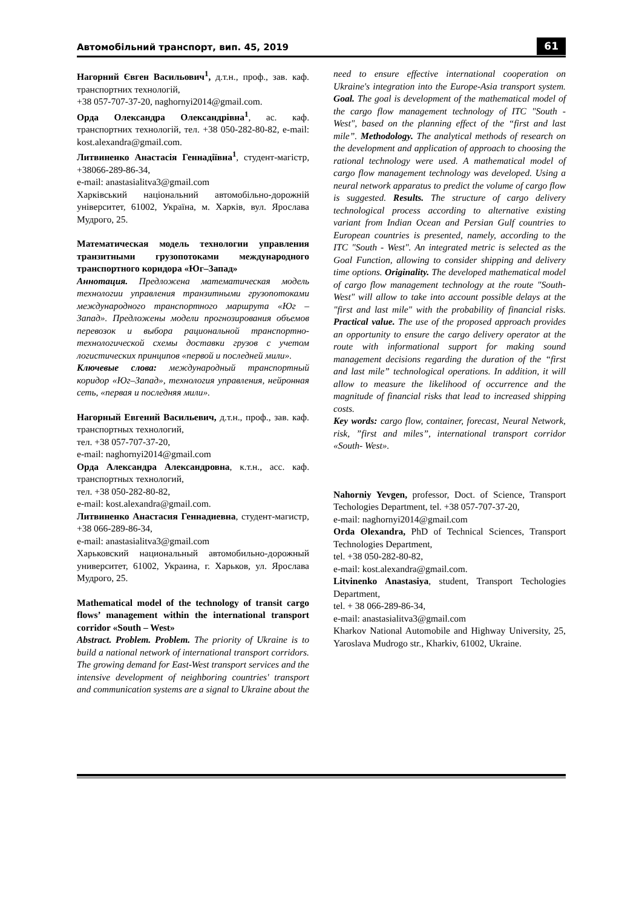Автомобільний транспорт, вип. 45, 2019 61
Нагорний Євген Васильович<sup>1</sup>, д.т.н., проф., зав. каф. транспортних технологій,
+38 057-707-37-20, naghornyi2014@gmail.com.
Орда Олександра Олександрівна<sup>1</sup>, ас. каф. транспортних технологій, тел. +38 050-282-80-82, e-mail: kost.alexandra@gmail.com.
Литвиненко Анастасія Геннадіївна<sup>1</sup>, студент-магістр, +38066-289-86-34,
e-mail: anastasialitva3@gmail.com
Харківський національний автомобільно-дорожній університет, 61002, Україна, м. Харків, вул. Ярослава Мудрого, 25.
Математическая модель технологии управления транзитными грузопотоками международного транспортного коридора «Юг–Запад»
Аннотация. Предложена математическая модель технологии управления транзитными грузопотоками международного транспортного маршрута «Юг – Запад». Предложены модели прогнозирования объемов перевозок и выбора рациональной транспортно-технологической схемы доставки грузов с учетом логистических принципов «первой и последней мили».
Ключевые слова: международный транспортный коридор «Юг–Запад», технология управления, нейронная сеть, «первая и последняя мили».
Нагорный Евгений Васильевич, д.т.н., проф., зав. каф. транспортных технологий,
тел. +38 057-707-37-20,
e-mail: naghornyi2014@gmail.com
Орда Александра Александровна, к.т.н., асс. каф. транспортных технологий,
тел. +38 050-282-80-82,
e-mail: kost.alexandra@gmail.com.
Литвиненко Анастасия Геннадиевна, студент-магистр, +38 066-289-86-34,
e-mail: anastasialitva3@gmail.com
Харьковский национальный автомобильно-дорожный университет, 61002, Украина, г. Харьков, ул. Ярослава Мудрого, 25.
Mathematical model of the technology of transit cargo flows’ management within the international transport corridor «South – West»
Abstract. Problem. Problem. The priority of Ukraine is to build a national network of international transport corridors. The growing demand for East-West transport services and the intensive development of neighboring countries' transport and communication systems are a signal to Ukraine about the
need to ensure effective international cooperation on Ukraine's integration into the Europe-Asia transport system. Goal. The goal is development of the mathematical model of the cargo flow management technology of ITC "South - West", based on the planning effect of the “first and last mile”. Methodology. The analytical methods of research on the development and application of approach to choosing the rational technology were used. A mathematical model of cargo flow management technology was developed. Using a neural network apparatus to predict the volume of cargo flow is suggested. Results. The structure of cargo delivery technological process according to alternative existing variant from Indian Ocean and Persian Gulf countries to European countries is presented, namely, according to the ITC "South - West". An integrated metric is selected as the Goal Function, allowing to consider shipping and delivery time options. Originality. The developed mathematical model of cargo flow management technology at the route "South-West" will allow to take into account possible delays at the "first and last mile" with the probability of financial risks. Practical value. The use of the proposed approach provides an opportunity to ensure the cargo delivery operator at the route with informational support for making sound management decisions regarding the duration of the “first and last mile” technological operations. In addition, it will allow to measure the likelihood of occurrence and the magnitude of financial risks that lead to increased shipping costs.
Key words: cargo flow, container, forecast, Neural Network, risk, ”first and miles”, international transport corridor «South- West».
Nahorniy Yevgen, professor, Doct. of Science, Transport Techologies Department, tel. +38 057-707-37-20,
e-mail: naghornyi2014@gmail.com
Orda Olexandra, PhD of Technical Sciences, Transport Technologies Department,
tel. +38 050-282-80-82,
e-mail: kost.alexandra@gmail.com.
Litvinenko Anastasiya, student, Transport Techologies Department,
tel. + 38 066-289-86-34,
e-mail: anastasialitva3@gmail.com
Kharkov National Automobile and Highway University, 25, Yaroslava Mudrogo str., Kharkiv, 61002, Ukraine.